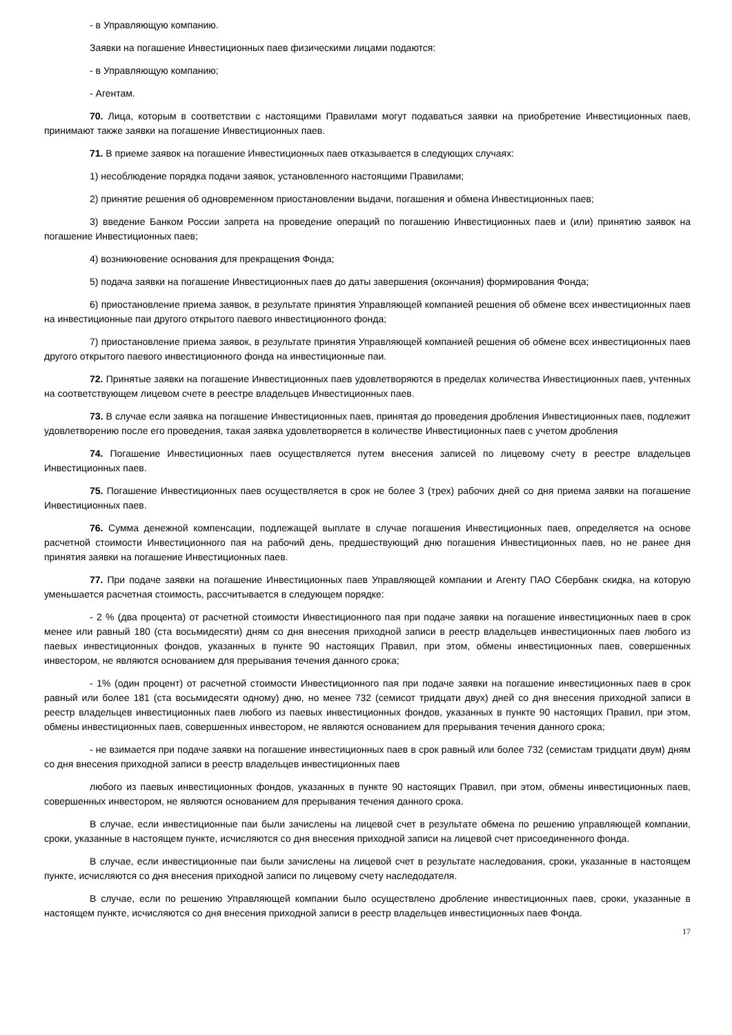- в Управляющую компанию.
Заявки на погашение Инвестиционных паев физическими лицами подаются:
- в Управляющую компанию;
- Агентам.
70. Лица, которым в соответствии с настоящими Правилами могут подаваться заявки на приобретение Инвестиционных паев, принимают также заявки на погашение Инвестиционных паев.
71. В приеме заявок на погашение Инвестиционных паев отказывается в следующих случаях:
1) несоблюдение порядка подачи заявок, установленного настоящими Правилами;
2) принятие решения об одновременном приостановлении выдачи, погашения и обмена Инвестиционных паев;
3) введение Банком России запрета на проведение операций по погашению Инвестиционных паев и (или) принятию заявок на погашение Инвестиционных паев;
4) возникновение основания для прекращения Фонда;
5) подача заявки на погашение Инвестиционных паев до даты завершения (окончания) формирования Фонда;
6) приостановление приема заявок, в результате принятия Управляющей компанией решения об обмене всех инвестиционных паев на инвестиционные паи другого открытого паевого инвестиционного фонда;
7) приостановление приема заявок, в результате принятия Управляющей компанией решения об обмене всех инвестиционных паев другого открытого паевого инвестиционного фонда на инвестиционные паи.
72. Принятые заявки на погашение Инвестиционных паев удовлетворяются в пределах количества Инвестиционных паев, учтенных на соответствующем лицевом счете в реестре владельцев Инвестиционных паев.
73. В случае если заявка на погашение Инвестиционных паев, принятая до проведения дробления Инвестиционных паев, подлежит удовлетворению после его проведения, такая заявка удовлетворяется в количестве Инвестиционных паев с учетом дробления
74. Погашение Инвестиционных паев осуществляется путем внесения записей по лицевому счету в реестре владельцев Инвестиционных паев.
75. Погашение Инвестиционных паев осуществляется в срок не более 3 (трех) рабочих дней со дня приема заявки на погашение Инвестиционных паев.
76. Сумма денежной компенсации, подлежащей выплате в случае погашения Инвестиционных паев, определяется на основе расчетной стоимости Инвестиционного пая на рабочий день, предшествующий дню погашения Инвестиционных паев, но не ранее дня принятия заявки на погашение Инвестиционных паев.
77. При подаче заявки на погашение Инвестиционных паев Управляющей компании и Агенту ПАО Сбербанк скидка, на которую уменьшается расчетная стоимость, рассчитывается в следующем порядке:
- 2 % (два процента) от расчетной стоимости Инвестиционного пая при подаче заявки на погашение инвестиционных паев в срок менее или равный 180 (ста восьмидесяти) дням со дня внесения приходной записи в реестр владельцев инвестиционных паев любого из паевых инвестиционных фондов, указанных в пункте 90 настоящих Правил, при этом, обмены инвестиционных паев, совершенных инвестором, не являются основанием для прерывания течения данного срока;
- 1% (один процент) от расчетной стоимости Инвестиционного пая при подаче заявки на погашение инвестиционных паев в срок равный или более 181 (ста восьмидесяти одному) дню, но менее 732 (семисот тридцати двух) дней со дня внесения приходной записи в реестр владельцев инвестиционных паев любого из паевых инвестиционных фондов, указанных в пункте 90 настоящих Правил, при этом, обмены инвестиционных паев, совершенных инвестором, не являются основанием для прерывания течения данного срока;
- не взимается при подаче заявки на погашение инвестиционных паев в срок равный или более 732 (семистам тридцати двум) дням со дня внесения приходной записи в реестр владельцев инвестиционных паев
любого из паевых инвестиционных фондов, указанных в пункте 90 настоящих Правил, при этом, обмены инвестиционных паев, совершенных инвестором, не являются основанием для прерывания течения данного срока.
В случае, если инвестиционные паи были зачислены на лицевой счет в результате обмена по решению управляющей компании, сроки, указанные в настоящем пункте, исчисляются со дня внесения приходной записи на лицевой счет присоединенного фонда.
В случае, если инвестиционные паи были зачислены на лицевой счет в результате наследования, сроки, указанные в настоящем пункте, исчисляются со дня внесения приходной записи по лицевому счету наследодателя.
В случае, если по решению Управляющей компании было осуществлено дробление инвестиционных паев, сроки, указанные в настоящем пункте, исчисляются со дня внесения приходной записи в реестр владельцев инвестиционных паев Фонда.
17